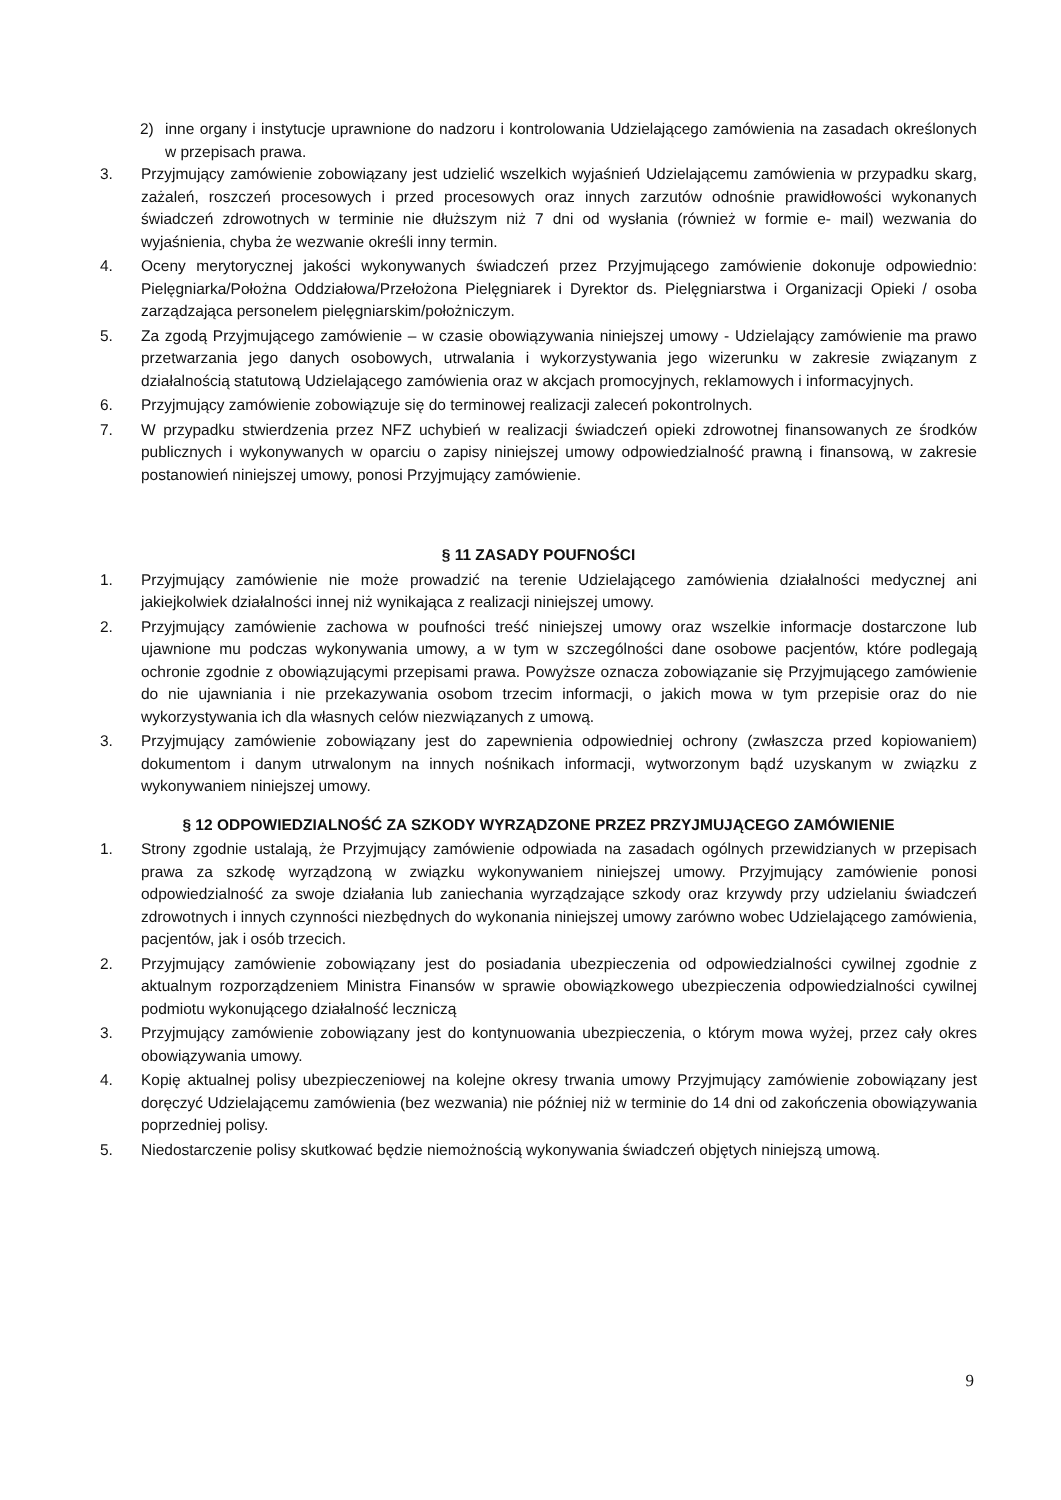2) inne organy i instytucje uprawnione do nadzoru i kontrolowania Udzielającego zamówienia na zasadach określonych w przepisach prawa.
3. Przyjmujący zamówienie zobowiązany jest udzielić wszelkich wyjaśnień Udzielającemu zamówienia w przypadku skarg, zażaleń, roszczeń procesowych i przed procesowych oraz innych zarzutów odnośnie prawidłowości wykonanych świadczeń zdrowotnych w terminie nie dłuższym niż 7 dni od wysłania (również w formie e- mail) wezwania do wyjaśnienia, chyba że wezwanie określi inny termin.
4. Oceny merytorycznej jakości wykonywanych świadczeń przez Przyjmującego zamówienie dokonuje odpowiednio: Pielęgniarka/Położna Oddziałowa/Przełożona Pielęgniarek i Dyrektor ds. Pielęgniarstwa i Organizacji Opieki / osoba zarządzająca personelem pielęgniarskim/położniczym.
5. Za zgodą Przyjmującego zamówienie – w czasie obowiązywania niniejszej umowy - Udzielający zamówienie ma prawo przetwarzania jego danych osobowych, utrwalania i wykorzystywania jego wizerunku w zakresie związanym z działalnością statutową Udzielającego zamówienia oraz w akcjach promocyjnych, reklamowych i informacyjnych.
6. Przyjmujący zamówienie zobowiązuje się do terminowej realizacji zaleceń pokontrolnych.
7. W przypadku stwierdzenia przez NFZ uchybień w realizacji świadczeń opieki zdrowotnej finansowanych ze środków publicznych i wykonywanych w oparciu o zapisy niniejszej umowy odpowiedzialność prawną i finansową, w zakresie postanowień niniejszej umowy, ponosi Przyjmujący zamówienie.
§ 11 ZASADY POUFNOŚCI
1. Przyjmujący zamówienie nie może prowadzić na terenie Udzielającego zamówienia działalności medycznej ani jakiejkolwiek działalności innej niż wynikająca z realizacji niniejszej umowy.
2. Przyjmujący zamówienie zachowa w poufności treść niniejszej umowy oraz wszelkie informacje dostarczone lub ujawnione mu podczas wykonywania umowy, a w tym w szczególności dane osobowe pacjentów, które podlegają ochronie zgodnie z obowiązującymi przepisami prawa. Powyższe oznacza zobowiązanie się Przyjmującego zamówienie do nie ujawniania i nie przekazywania osobom trzecim informacji, o jakich mowa w tym przepisie oraz do nie wykorzystywania ich dla własnych celów niezwiązanych z umową.
3. Przyjmujący zamówienie zobowiązany jest do zapewnienia odpowiedniej ochrony (zwłaszcza przed kopiowaniem) dokumentom i danym utrwalonym na innych nośnikach informacji, wytworzonym bądź uzyskanym w związku z wykonywaniem niniejszej umowy.
§ 12 ODPOWIEDZIALNOŚĆ ZA SZKODY WYRZĄDZONE PRZEZ PRZYJMUJĄCEGO ZAMÓWIENIE
1. Strony zgodnie ustalają, że Przyjmujący zamówienie odpowiada na zasadach ogólnych przewidzianych w przepisach prawa za szkodę wyrządzoną w związku wykonywaniem niniejszej umowy. Przyjmujący zamówienie ponosi odpowiedzialność za swoje działania lub zaniechania wyrządzające szkody oraz krzywdy przy udzielaniu świadczeń zdrowotnych i innych czynności niezbędnych do wykonania niniejszej umowy zarówno wobec Udzielającego zamówienia, pacjentów, jak i osób trzecich.
2. Przyjmujący zamówienie zobowiązany jest do posiadania ubezpieczenia od odpowiedzialności cywilnej zgodnie z aktualnym rozporządzeniem Ministra Finansów w sprawie obowiązkowego ubezpieczenia odpowiedzialności cywilnej podmiotu wykonującego działalność leczniczą
3. Przyjmujący zamówienie zobowiązany jest do kontynuowania ubezpieczenia, o którym mowa wyżej, przez cały okres obowiązywania umowy.
4. Kopię aktualnej polisy ubezpieczeniowej na kolejne okresy trwania umowy Przyjmujący zamówienie zobowiązany jest doręczyć Udzielającemu zamówienia (bez wezwania) nie później niż w terminie do 14 dni od zakończenia obowiązywania poprzedniej polisy.
5. Niedostarczenie polisy skutkować będzie niemożnością wykonywania świadczeń objętych niniejszą umową.
9